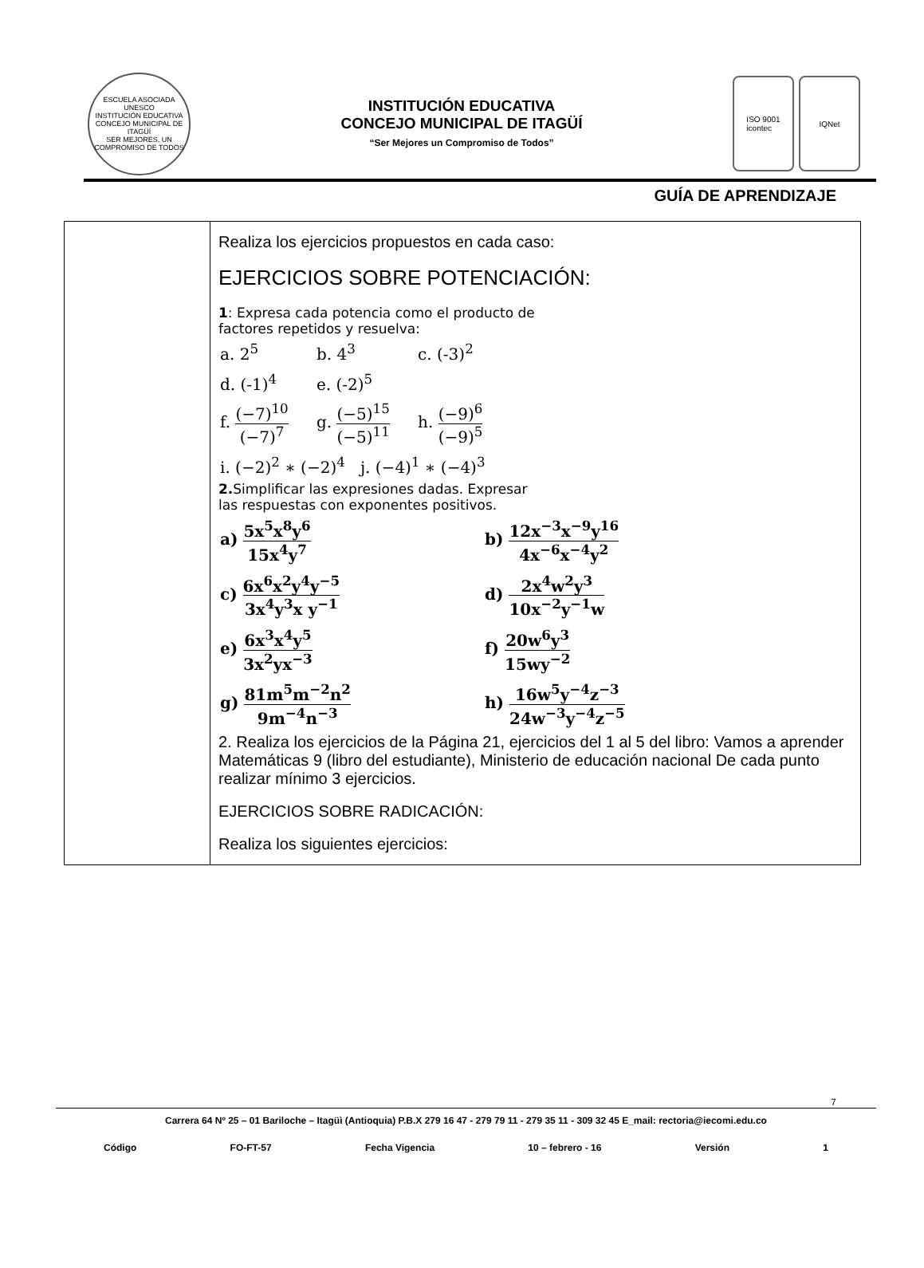ESCUELA ASOCIADA UNESCO
INSTITUCIÓN EDUCATIVA CONCEJO MUNICIPAL DE ITAGÜÍ
SER MEJORES, UN COMPROMISO DE TODOS
INSTITUCIÓN EDUCATIVA
CONCEJO MUNICIPAL DE ITAGÜÍ
“Ser Mejores un Compromiso de Todos”
ISO 9001
icontec
IQNet
GUÍA DE APRENDIZAJE
| | Realiza los ejercicios propuestos en cada caso: EJERCICIOS SOBRE POTENCIACIÓN: 1 : Expresa cada potencia como el producto de factores repetidos y resuelva: / a. 2<sup>5</sup> / b. 4<sup>3</sup> / c. (-3)<sup>2</sup> / / d. (-1)<sup>4</sup> / e. (-2)<sup>5</sup> / / / f. (−7)<sup>10</sup> (−7)<sup>7</sup> / g. (−5)<sup>15</sup> (−5)<sup>11</sup> / h. (−9)<sup>6</sup> (−9)<sup>5</sup> / / i. (−2)<sup>2</sup> ∗ (−2)<sup>4</sup> j. (−4)<sup>1</sup> ∗ (−4)<sup>3</sup> / / / 2. Simplificar las expresiones dadas. Expresar las respuestas con exponentes positivos. / a) 5x<sup>5</sup>x<sup>8</sup>y<sup>6</sup> 15x<sup>4</sup>y<sup>7</sup> / b) 12x<sup>−3</sup>x<sup>−9</sup>y<sup>16</sup> 4x<sup>−6</sup>x<sup>−4</sup>y<sup>2</sup> / / c) 6x<sup>6</sup>x<sup>2</sup>y<sup>4</sup>y<sup>−5</sup> 3x<sup>4</sup>y<sup>3</sup>x y<sup>−1</sup> / d) 2x<sup>4</sup>w<sup>2</sup>y<sup>3</sup> 10x<sup>−2</sup>y<sup>−1</sup>w / / e) 6x<sup>3</sup>x<sup>4</sup>y<sup>5</sup> 3x<sup>2</sup>yx<sup>−3</sup> / f) 20w<sup>6</sup>y<sup>3</sup> 15wy<sup>−2</sup> / / g) 81m<sup>5</sup>m<sup>−2</sup>n<sup>2</sup> 9m<sup>−4</sup>n<sup>−3</sup> / h) 16w<sup>5</sup>y<sup>−4</sup>z<sup>−3</sup> 24w<sup>−3</sup>y<sup>−4</sup>z<sup>−5</sup> / 2. Realiza los ejercicios de la Página 21, ejercicios del 1 al 5 del libro: Vamos a aprender Matemáticas 9 (libro del estudiante), Ministerio de educación nacional De cada punto realizar mínimo 3 ejercicios. EJERCICIOS SOBRE RADICACIÓN: Realiza los siguientes ejercicios: |
7
Carrera 64 Nº 25 – 01 Bariloche – Itagüì (Antioquia) P.B.X 279 16 47 - 279 79 11 - 279 35 11 - 309 32 45 E_mail: rectoria@iecomi.edu.co
Código FO-FT-57 Fecha Vigencia 10 – febrero - 16 Versión 1